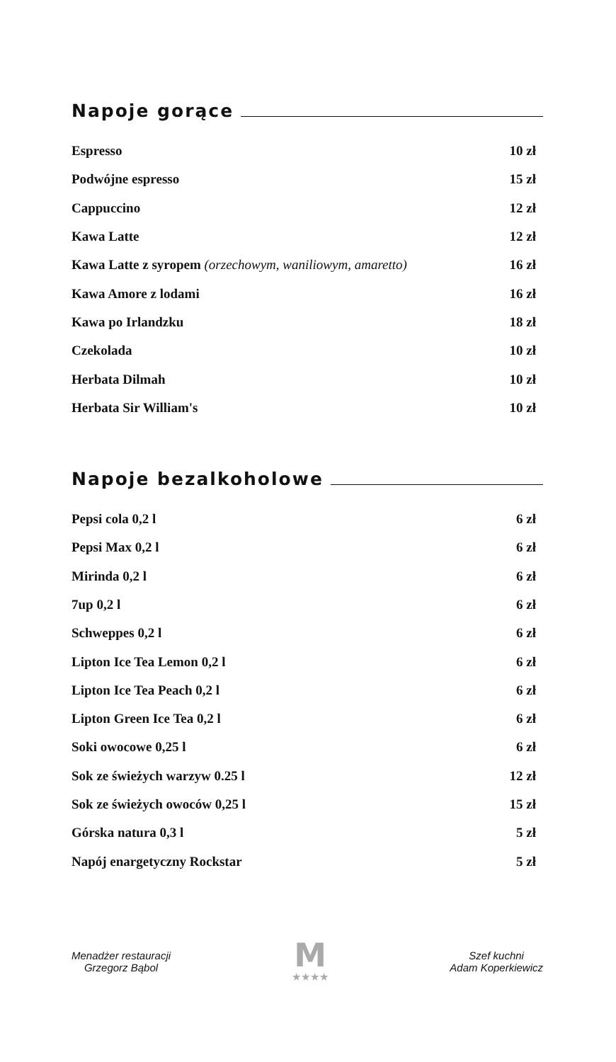Napoje gorące
| Espresso | 10 zł |
| Podwójne espresso | 15 zł |
| Cappuccino | 12 zł |
| Kawa Latte | 12 zł |
| Kawa Latte z syropem (orzechowym, waniliowym, amaretto) | 16 zł |
| Kawa Amore z lodami | 16 zł |
| Kawa po Irlandzku | 18 zł |
| Czekolada | 10 zł |
| Herbata Dilmah | 10 zł |
| Herbata Sir William's | 10 zł |
Napoje bezalkoholowe
| Pepsi cola 0,2 l | 6 zł |
| Pepsi Max 0,2 l | 6 zł |
| Mirinda 0,2 l | 6 zł |
| 7up 0,2 l | 6 zł |
| Schweppes 0,2 l | 6 zł |
| Lipton Ice Tea Lemon 0,2 l | 6 zł |
| Lipton Ice Tea Peach 0,2 l | 6 zł |
| Lipton Green Ice Tea 0,2 l | 6 zł |
| Soki owocowe 0,25 l | 6 zł |
| Sok ze świeżych warzyw 0.25 l | 12 zł |
| Sok ze świeżych owoców 0,25 l | 15 zł |
| Górska natura 0,3 l | 5 zł |
| Napój enargetyczny Rockstar | 5 zł |
Menadżer restauracji
Grzegorz Bąbol
M
★★★★
Szef kuchni
Adam Koperkiewicz